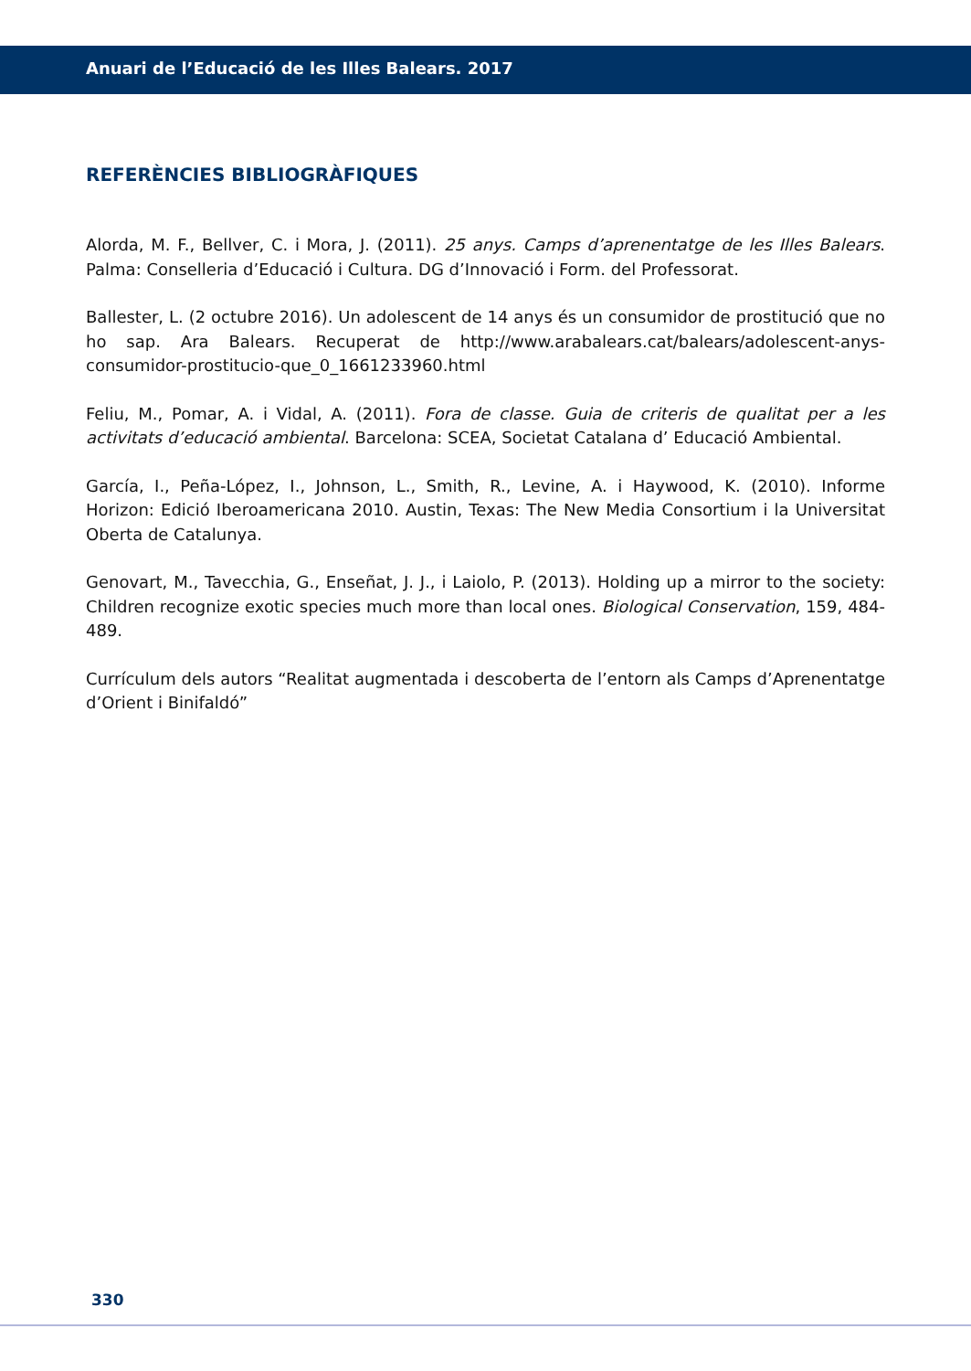Anuari de l’Educació de les Illes Balears. 2017
REFERÈNCIES BIBLIOGRÀFIQUES
Alorda, M. F., Bellver, C. i Mora, J. (2011). 25 anys. Camps d’aprenentatge de les Illes Balears. Palma: Conselleria d’Educació i Cultura. DG d’Innovació i Form. del Professorat.
Ballester, L. (2 octubre 2016). Un adolescent de 14 anys és un consumidor de prostitució que no ho sap. Ara Balears. Recuperat de http://www.arabalears.cat/balears/adolescent-anys-consumidor-prostitucio-que_0_1661233960.html
Feliu, M., Pomar, A. i Vidal, A. (2011). Fora de classe. Guia de criteris de qualitat per a les activitats d’educació ambiental. Barcelona: SCEA, Societat Catalana d’ Educació Ambiental.
García, I., Peña-López, I., Johnson, L., Smith, R., Levine, A. i Haywood, K. (2010). Informe Horizon: Edició Iberoamericana 2010. Austin, Texas: The New Media Consortium i la Universitat Oberta de Catalunya.
Genovart, M., Tavecchia, G., Enseñat, J. J., i Laiolo, P. (2013). Holding up a mirror to the society: Children recognize exotic species much more than local ones. Biological Conservation, 159, 484-489.
Currículum dels autors “Realitat augmentada i descoberta de l’entorn als Camps d’Aprenentatge d’Orient i Binifaldó”
330